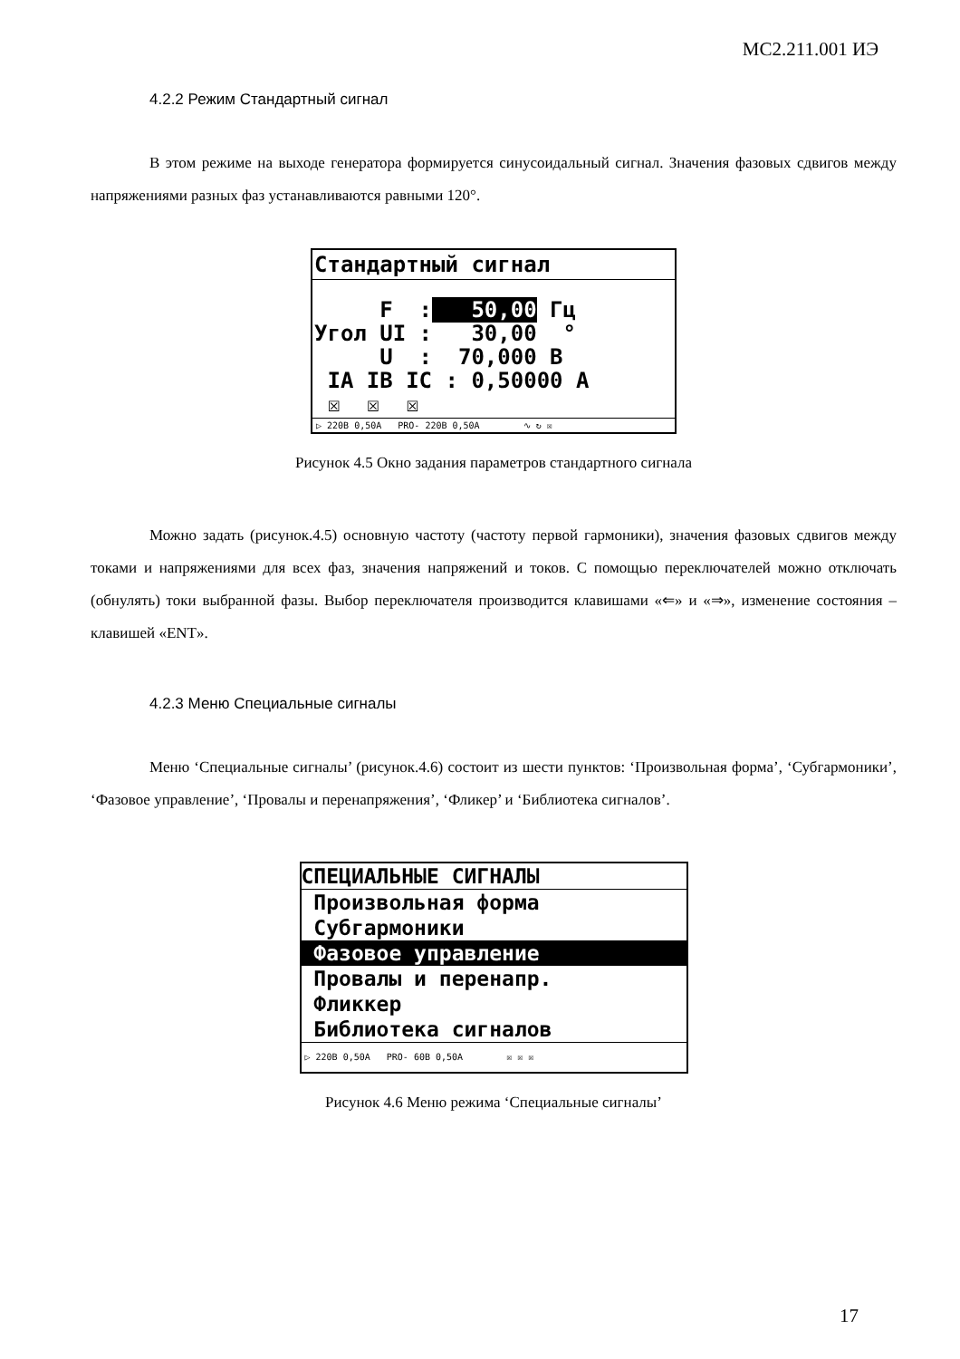МС2.211.001 ИЭ
4.2.2 Режим Стандартный сигнал
В этом режиме на выходе генератора формируется синусоидальный сигнал. Значения фазовых сдвигов между напряжениями разных фаз устанавливаются равными 120°.
Стандартный сигнал
F : 50,00 Гц Угол UI : 30,00 ° U : 70,000 В IA IB IC : 0,50000 А ☒ ☒ ☒
▷ 220В 0,50А PRO- 220В 0,50А ∿ ↻ ☒
Рисунок 4.5 Окно задания параметров стандартного сигнала
Можно задать (рисунок.4.5) основную частоту (частоту первой гармоники), значения фазовых сдвигов между токами и напряжениями для всех фаз, значения напряжений и токов. С помощью переключателей можно отключать (обнулять) токи выбранной фазы. Выбор переключателя производится клавишами «⇐» и «⇒», изменение состояния – клавишей «ENT».
4.2.3 Меню Специальные сигналы
Меню ‘Специальные сигналы’ (рисунок.4.6) состоит из шести пунктов: ‘Произвольная форма’, ‘Субгармоники’, ‘Фазовое управление’, ‘Провалы и перенапряжения’, ‘Фликер’ и ‘Библиотека сигналов’.
СПЕЦИАЛЬНЫЕ СИГНАЛЫ
Произвольная форма
Субгармоники
Фазовое управление
Провалы и перенапр.
Фликкер
Библиотека сигналов
▷ 220В 0,50А PRO- 60В 0,50А ☒ ☒ ☒
Рисунок 4.6 Меню режима ‘Специальные сигналы’
17